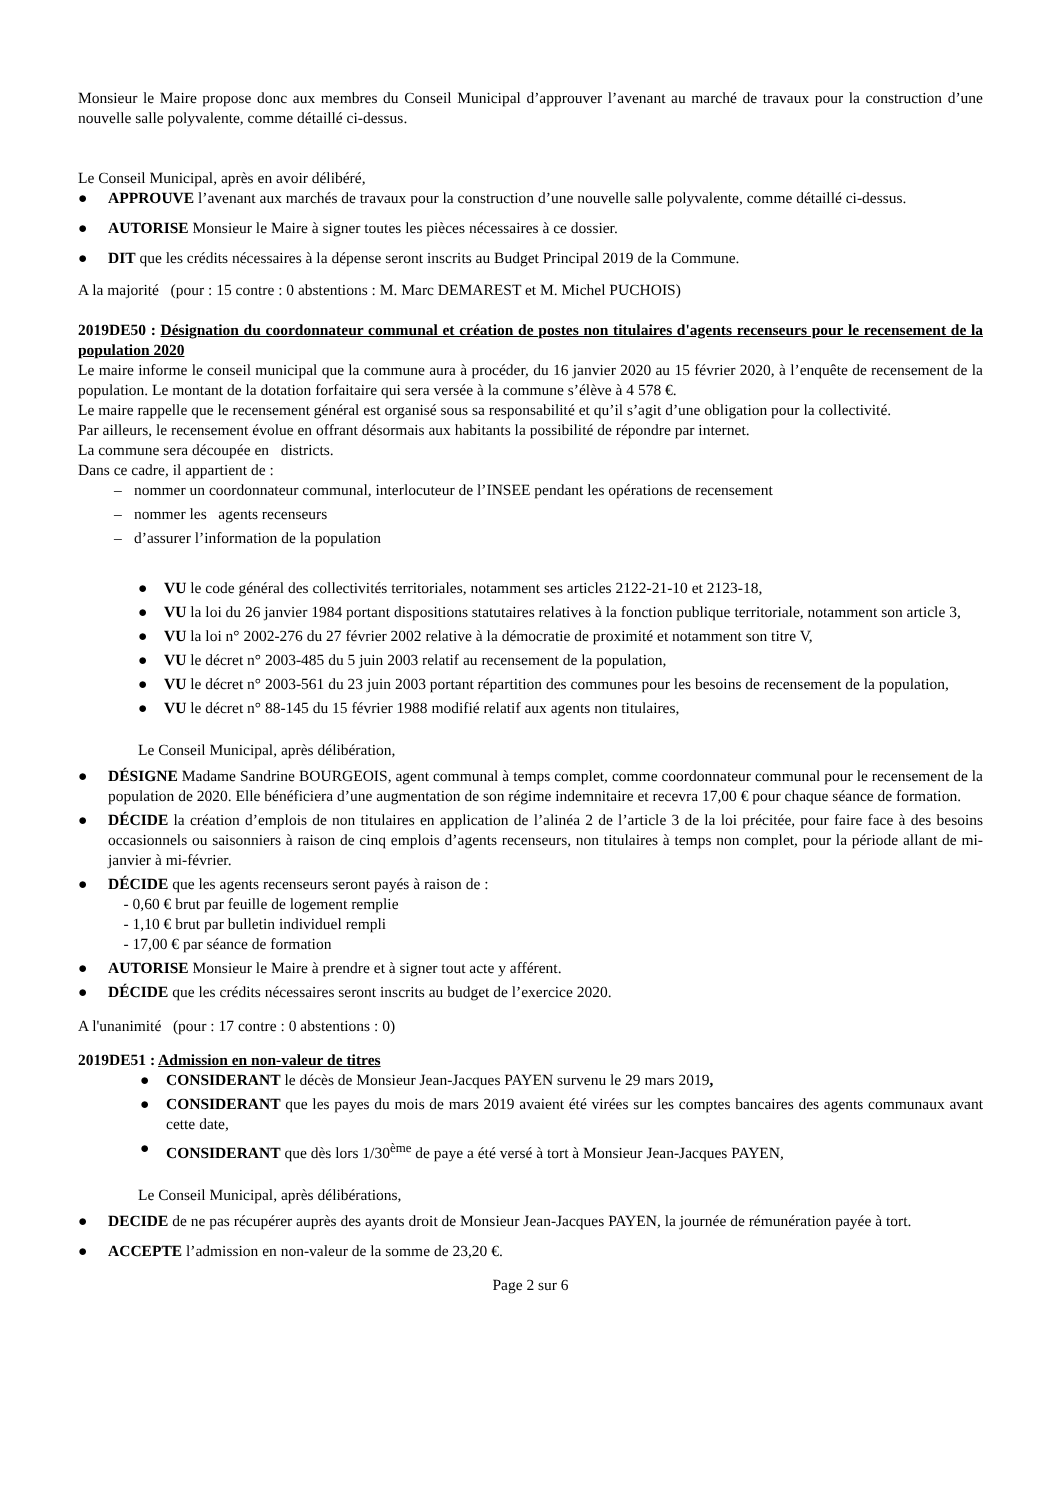Monsieur le Maire propose donc aux membres du Conseil Municipal d’approuver l’avenant au marché de travaux pour la construction d’une nouvelle salle polyvalente, comme détaillé ci-dessus.
Le Conseil Municipal, après en avoir délibéré,
● APPROUVE l’avenant aux marchés de travaux pour la construction d’une nouvelle salle polyvalente, comme détaillé ci-dessus.
● AUTORISE Monsieur le Maire à signer toutes les pièces nécessaires à ce dossier.
● DIT que les crédits nécessaires à la dépense seront inscrits au Budget Principal 2019 de la Commune.
A la majorité (pour : 15 contre : 0 abstentions : M. Marc DEMAREST et M. Michel PUCHOIS)
2019DE50 : Désignation du coordonnateur communal et création de postes non titulaires d'agents recenseurs pour le recensement de la population 2020
Le maire informe le conseil municipal que la commune aura à procéder, du 16 janvier 2020 au 15 février 2020, à l’enquête de recensement de la population. Le montant de la dotation forfaitaire qui sera versée à la commune s’élève à 4 578 €.
Le maire rappelle que le recensement général est organisé sous sa responsabilité et qu’il s’agit d’une obligation pour la collectivité.
Par ailleurs, le recensement évolue en offrant désormais aux habitants la possibilité de répondre par internet.
La commune sera découpée en districts.
Dans ce cadre, il appartient de :
– nommer un coordonnateur communal, interlocuteur de l’INSEE pendant les opérations de recensement
– nommer les agents recenseurs
– d’assurer l’information de la population
● VU le code général des collectivités territoriales, notamment ses articles 2122-21-10 et 2123-18,
● VU la loi du 26 janvier 1984 portant dispositions statutaires relatives à la fonction publique territoriale, notamment son article 3,
● VU la loi n° 2002-276 du 27 février 2002 relative à la démocratie de proximité et notamment son titre V,
● VU le décret n° 2003-485 du 5 juin 2003 relatif au recensement de la population,
● VU le décret n° 2003-561 du 23 juin 2003 portant répartition des communes pour les besoins de recensement de la population,
● VU le décret n° 88-145 du 15 février 1988 modifié relatif aux agents non titulaires,
Le Conseil Municipal, après délibération,
● DÉSIGNE Madame Sandrine BOURGEOIS, agent communal à temps complet, comme coordonnateur communal pour le recensement de la population de 2020. Elle bénéficiera d’une augmentation de son régime indemnitaire et recevra 17,00 € pour chaque séance de formation.
● DÉCIDE la création d’emplois de non titulaires en application de l’alinéa 2 de l’article 3 de la loi précitée, pour faire face à des besoins occasionnels ou saisonniers à raison de cinq emplois d’agents recenseurs, non titulaires à temps non complet, pour la période allant de mi-janvier à mi-février.
● DÉCIDE que les agents recenseurs seront payés à raison de :
- 0,60 € brut par feuille de logement remplie
- 1,10 € brut par bulletin individuel rempli
- 17,00 € par séance de formation
● AUTORISE Monsieur le Maire à prendre et à signer tout acte y afférent.
● DÉCIDE que les crédits nécessaires seront inscrits au budget de l’exercice 2020.
A l'unanimité (pour : 17 contre : 0 abstentions : 0)
2019DE51 : Admission en non-valeur de titres
● CONSIDERANT le décès de Monsieur Jean-Jacques PAYEN survenu le 29 mars 2019,
● CONSIDERANT que les payes du mois de mars 2019 avaient été virées sur les comptes bancaires des agents communaux avant cette date,
● CONSIDERANT que dès lors 1/30<sup>ème</sup> de paye a été versé à tort à Monsieur Jean-Jacques PAYEN,
Le Conseil Municipal, après délibérations,
● DECIDE de ne pas récupérer auprès des ayants droit de Monsieur Jean-Jacques PAYEN, la journée de rémunération payée à tort.
● ACCEPTE l’admission en non-valeur de la somme de 23,20 €.
Page 2 sur 6